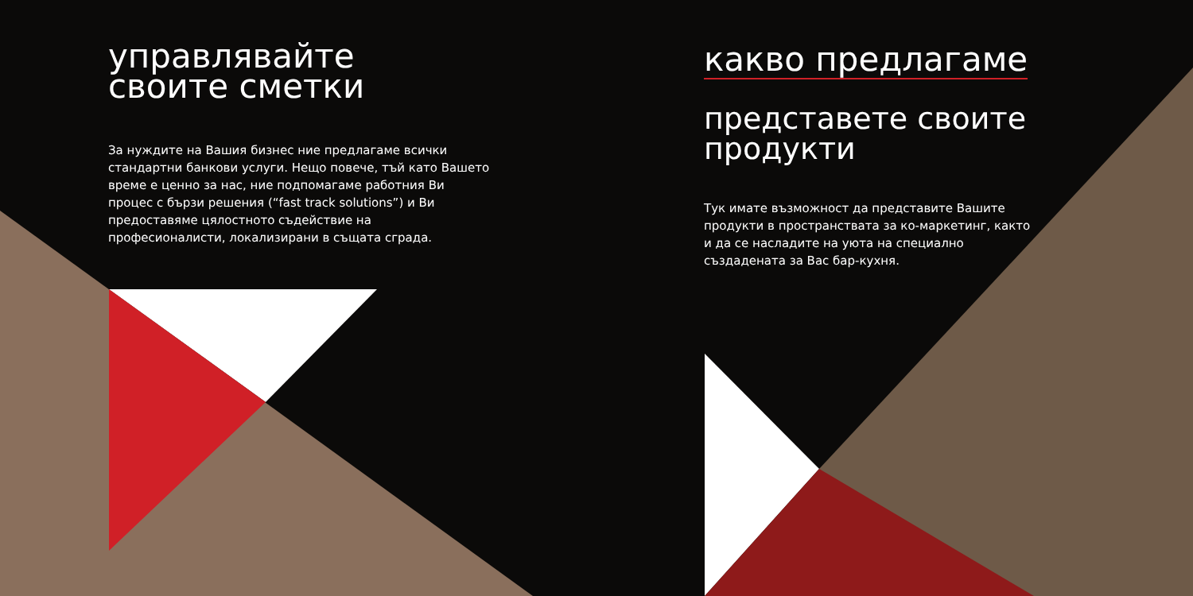управлявайте
своите сметки
За нуждите на Вашия бизнес ние предлагаме всички стандартни банкови услуги. Нещо повече, тъй като Вашето време е ценно за нас, ние подпомагаме работния Ви процес с бързи решения (“fast track solutions”) и Ви предоставяме цялостното съдействие на професионалисти, локализирани в същата сграда.
какво предлагаме
представете своите продукти
Тук имате възможност да представите Вашите продукти в пространствата за ко-маркетинг, както и да се насладите на уюта на специално създадената за Вас бар-кухня.